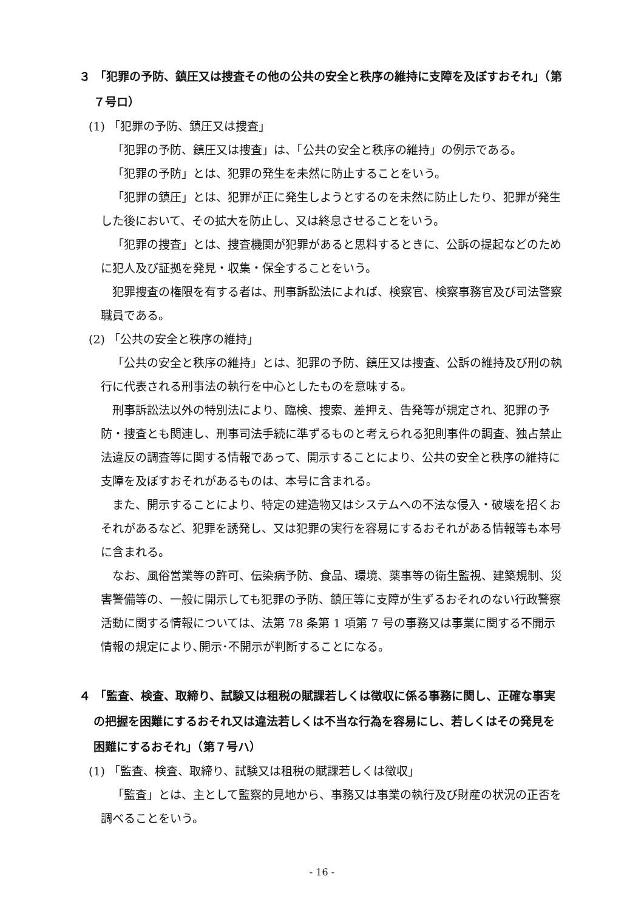３ 「犯罪の予防、鎮圧又は捜査その他の公共の安全と秩序の維持に支障を及ぼすおそれ」（第７号ロ）
(1) 「犯罪の予防、鎮圧又は捜査」
「犯罪の予防、鎮圧又は捜査」は、「公共の安全と秩序の維持」の例示である。
「犯罪の予防」とは、犯罪の発生を未然に防止することをいう。
「犯罪の鎮圧」とは、犯罪が正に発生しようとするのを未然に防止したり、犯罪が発生した後において、その拡大を防止し、又は終息させることをいう。
「犯罪の捜査」とは、捜査機関が犯罪があると思料するときに、公訴の提起などのために犯人及び証拠を発見・収集・保全することをいう。
犯罪捜査の権限を有する者は、刑事訴訟法によれば、検察官、検察事務官及び司法警察職員である。
(2) 「公共の安全と秩序の維持」
「公共の安全と秩序の維持」とは、犯罪の予防、鎮圧又は捜査、公訴の維持及び刑の執行に代表される刑事法の執行を中心としたものを意味する。
刑事訴訟法以外の特別法により、臨検、捜索、差押え、告発等が規定され、犯罪の予防・捜査とも関連し、刑事司法手続に準ずるものと考えられる犯則事件の調査、独占禁止法違反の調査等に関する情報であって、開示することにより、公共の安全と秩序の維持に支障を及ぼすおそれがあるものは、本号に含まれる。
また、開示することにより、特定の建造物又はシステムへの不法な侵入・破壊を招くおそれがあるなど、犯罪を誘発し、又は犯罪の実行を容易にするおそれがある情報等も本号に含まれる。
なお、風俗営業等の許可、伝染病予防、食品、環境、薬事等の衛生監視、建築規制、災害警備等の、一般に開示しても犯罪の予防、鎮圧等に支障が生ずるおそれのない行政警察活動に関する情報については、法第 78 条第 1 項第 7 号の事務又は事業に関する不開示情報の規定により､開示･不開示が判断することになる。
４ 「監査、検査、取締り、試験又は租税の賦課若しくは徴収に係る事務に関し、正確な事実の把握を困難にするおそれ又は違法若しくは不当な行為を容易にし、若しくはその発見を困難にするおそれ」（第７号ハ）
(1) 「監査、検査、取締り、試験又は租税の賦課若しくは徴収」
「監査」とは、主として監察的見地から、事務又は事業の執行及び財産の状況の正否を調べることをいう。
- 16 -